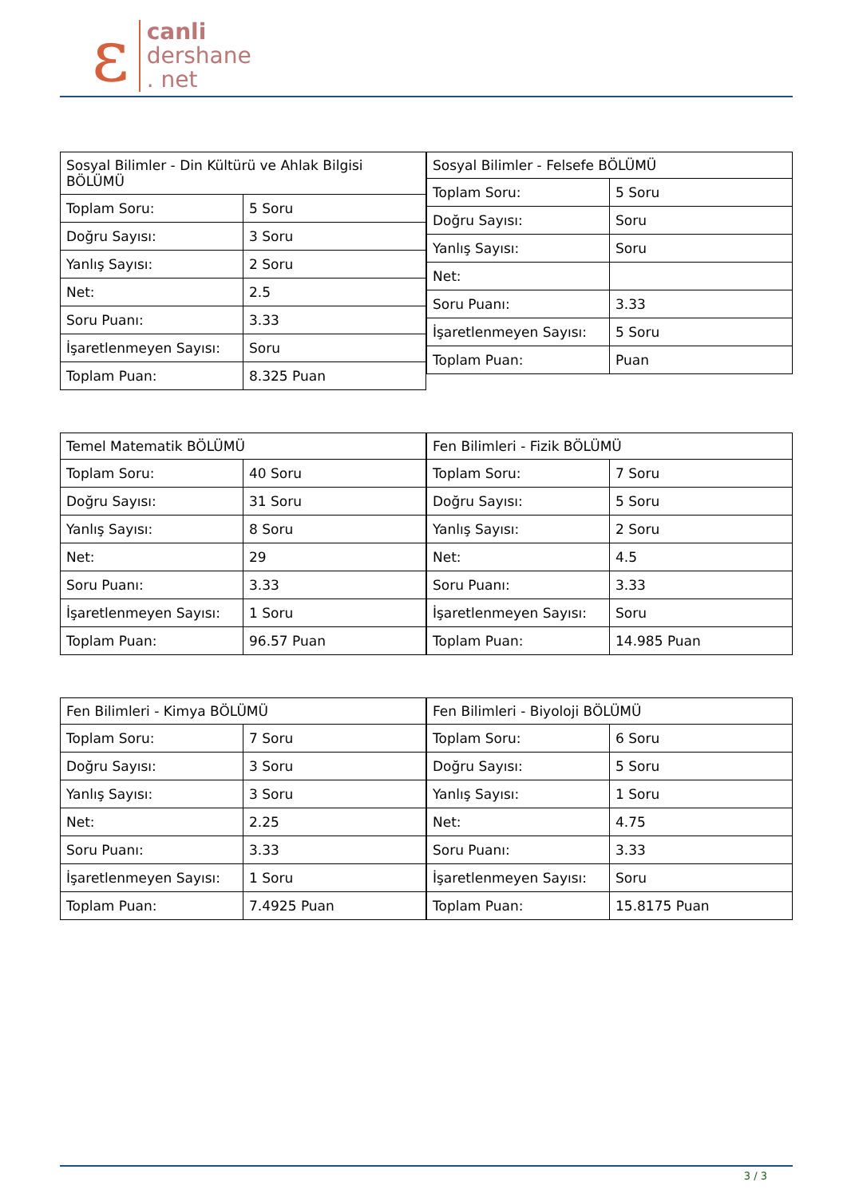ε
canli
dershane
. net
| Sosyal Bilimler - Din Kültürü ve Ahlak Bilgisi BÖLÜMÜ | |
| --- | --- |
| Toplam Soru: | 5 Soru |
| Doğru Sayısı: | 3 Soru |
| Yanlış Sayısı: | 2 Soru |
| Net: | 2.5 |
| Soru Puanı: | 3.33 |
| İşaretlenmeyen Sayısı: | Soru |
| Toplam Puan: | 8.325 Puan |
| Sosyal Bilimler - Felsefe BÖLÜMÜ | |
| --- | --- |
| Toplam Soru: | 5 Soru |
| Doğru Sayısı: | Soru |
| Yanlış Sayısı: | Soru |
| Net: | |
| Soru Puanı: | 3.33 |
| İşaretlenmeyen Sayısı: | 5 Soru |
| Toplam Puan: | Puan |
| Temel Matematik BÖLÜMÜ | |
| --- | --- |
| Toplam Soru: | 40 Soru |
| Doğru Sayısı: | 31 Soru |
| Yanlış Sayısı: | 8 Soru |
| Net: | 29 |
| Soru Puanı: | 3.33 |
| İşaretlenmeyen Sayısı: | 1 Soru |
| Toplam Puan: | 96.57 Puan |
| Fen Bilimleri - Fizik BÖLÜMÜ | |
| --- | --- |
| Toplam Soru: | 7 Soru |
| Doğru Sayısı: | 5 Soru |
| Yanlış Sayısı: | 2 Soru |
| Net: | 4.5 |
| Soru Puanı: | 3.33 |
| İşaretlenmeyen Sayısı: | Soru |
| Toplam Puan: | 14.985 Puan |
| Fen Bilimleri - Kimya BÖLÜMÜ | |
| --- | --- |
| Toplam Soru: | 7 Soru |
| Doğru Sayısı: | 3 Soru |
| Yanlış Sayısı: | 3 Soru |
| Net: | 2.25 |
| Soru Puanı: | 3.33 |
| İşaretlenmeyen Sayısı: | 1 Soru |
| Toplam Puan: | 7.4925 Puan |
| Fen Bilimleri - Biyoloji BÖLÜMÜ | |
| --- | --- |
| Toplam Soru: | 6 Soru |
| Doğru Sayısı: | 5 Soru |
| Yanlış Sayısı: | 1 Soru |
| Net: | 4.75 |
| Soru Puanı: | 3.33 |
| İşaretlenmeyen Sayısı: | Soru |
| Toplam Puan: | 15.8175 Puan |
3 / 3